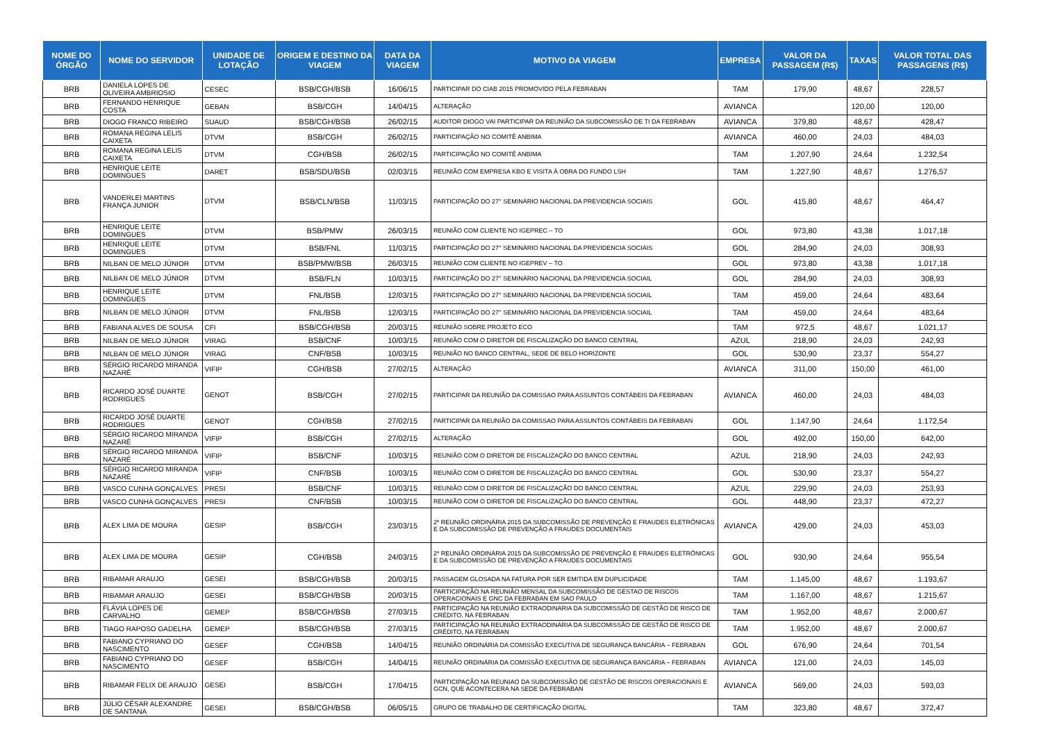| NOME DO ÓRGÃO | NOME DO SERVIDOR | UNIDADE DE LOTAÇÃO | ORIGEM E DESTINO DA VIAGEM | DATA DA VIAGEM | MOTIVO DA VIAGEM | EMPRESA | VALOR DA PASSAGEM (R$) | TAXAS | VALOR TOTAL DAS PASSAGENS (R$) |
| --- | --- | --- | --- | --- | --- | --- | --- | --- | --- |
| BRB | DANIELA LOPES DE OLIVEIRA AMBRIOSIO | CESEC | BSB/CGH/BSB | 16/06/15 | PARTICIPAR DO CIAB 2015 PROMOVIDO PELA FEBRABAN | TAM | 179,90 | 48,67 | 228,57 |
| BRB | FERNANDO HENRIQUE COSTA | GEBAN | BSB/CGH | 14/04/15 | ALTERAÇÃO | AVIANCA | | 120,00 | 120,00 |
| BRB | DIOGO FRANCO RIBEIRO | SUAUD | BSB/CGH/BSB | 26/02/15 | AUDITOR DIOGO VAI PARTICIPAR DA REUNIÃO DA SUBCOMISSÃO DE TI DA FEBRABAN | AVIANCA | 379,80 | 48,67 | 428,47 |
| BRB | ROMANA REGINA LELIS CAIXETA | DTVM | BSB/CGH | 26/02/15 | PARTICIPAÇÃO NO COMITÊ ANBIMA | AVIANCA | 460,00 | 24,03 | 484,03 |
| BRB | ROMANA REGINA LELIS CAIXETA | DTVM | CGH/BSB | 26/02/15 | PARTICIPAÇÃO NO COMITÊ ANBIMA | TAM | 1.207,90 | 24,64 | 1.232,54 |
| BRB | HENRIQUE LEITE DOMINGUES | DARET | BSB/SDU/BSB | 02/03/15 | REUNIÃO COM EMPRESA KBO E VISITA À OBRA DO FUNDO LSH | TAM | 1.227,90 | 48,67 | 1.276,57 |
| BRB | VANDERLEI MARTINS FRANÇA JUNIOR | DTVM | BSB/CLN/BSB | 11/03/15 | PARTICIPAÇÃO DO 27° SEMINÁRIO NACIONAL DA PREVIDENCIA SOCIAIS | GOL | 415,80 | 48,67 | 464,47 |
| BRB | HENRIQUE LEITE DOMINGUES | DTVM | BSB/PMW | 26/03/15 | REUNIÃO COM CLIENTE NO IGEPREC – TO | GOL | 973,80 | 43,38 | 1.017,18 |
| BRB | HENRIQUE LEITE DOMINGUES | DTVM | BSB/FNL | 11/03/15 | PARTICIPAÇÃO DO 27° SEMINÁRIO NACIONAL DA PREVIDENCIA SOCIAIS | GOL | 284,90 | 24,03 | 308,93 |
| BRB | NILBAN DE MELO JÚNIOR | DTVM | BSB/PMW/BSB | 26/03/15 | REUNIÃO COM CLIENTE NO IGEPREV – TO | GOL | 973,80 | 43,38 | 1.017,18 |
| BRB | NILBAN DE MELO JÚNIOR | DTVM | BSB/FLN | 10/03/15 | PARTICIPAÇÃO DO 27° SEMINÁRIO NACIONAL DA PREVIDENCIA SOCIAIL | GOL | 284,90 | 24,03 | 308,93 |
| BRB | HENRIQUE LEITE DOMINGUES | DTVM | FNL/BSB | 12/03/15 | PARTICIPAÇÃO DO 27° SEMINÁRIO NACIONAL DA PREVIDENCIA SOCIAIL | TAM | 459,00 | 24,64 | 483,64 |
| BRB | NILBAN DE MELO JÚNIOR | DTVM | FNL/BSB | 12/03/15 | PARTICIPAÇÃO DO 27° SEMINÁRIO NACIONAL DA PREVIDENCIA SOCIAIL | TAM | 459,00 | 24,64 | 483,64 |
| BRB | FABIANA ALVES DE SOUSA | CFI | BSB/CGH/BSB | 20/03/15 | REUNIÃO SOBRE PROJETO ECO | TAM | 972,5 | 48,67 | 1.021,17 |
| BRB | NILBAN DE MELO JÚNIOR | VIRAG | BSB/CNF | 10/03/15 | REUNIÃO COM O DIRETOR DE FISCALIZAÇÃO DO BANCO CENTRAL | AZUL | 218,90 | 24,03 | 242,93 |
| BRB | NILBAN DE MELO JÚNIOR | VIRAG | CNF/BSB | 10/03/15 | REUNIÃO NO BANCO CENTRAL, SEDE DE BELO HORIZONTE | GOL | 530,90 | 23,37 | 554,27 |
| BRB | SÉRGIO RICARDO MIRANDA NAZARÉ | VIFIP | CGH/BSB | 27/02/15 | ALTERAÇÃO | AVIANCA | 311,00 | 150,00 | 461,00 |
| BRB | RICARDO JOSÉ DUARTE RODRIGUES | GENOT | BSB/CGH | 27/02/15 | PARTICIPAR DA REUNIÃO DA COMISSAO PARA ASSUNTOS CONTÁBEIS DA FEBRABAN | AVIANCA | 460,00 | 24,03 | 484,03 |
| BRB | RICARDO JOSÉ DUARTE RODRIGUES | GENOT | CGH/BSB | 27/02/15 | PARTICIPAR DA REUNIÃO DA COMISSAO PARA ASSUNTOS CONTÁBEIS DA FEBRABAN | GOL | 1.147,90 | 24,64 | 1.172,54 |
| BRB | SÉRGIO RICARDO MIRANDA NAZARÉ | VIFIP | BSB/CGH | 27/02/15 | ALTERAÇÃO | GOL | 492,00 | 150,00 | 642,00 |
| BRB | SÉRGIO RICARDO MIRANDA NAZARÉ | VIFIP | BSB/CNF | 10/03/15 | REUNIÃO COM O DIRETOR DE FISCALIZAÇÃO DO BANCO CENTRAL | AZUL | 218,90 | 24,03 | 242,93 |
| BRB | SÉRGIO RICARDO MIRANDA NAZARÉ | VIFIP | CNF/BSB | 10/03/15 | REUNIÃO COM O DIRETOR DE FISCALIZAÇÃO DO BANCO CENTRAL | GOL | 530,90 | 23,37 | 554,27 |
| BRB | VASCO CUNHA GONÇALVES | PRESI | BSB/CNF | 10/03/15 | REUNIÃO COM O DIRETOR DE FISCALIZAÇÃO DO BANCO CENTRAL | AZUL | 229,90 | 24,03 | 253,93 |
| BRB | VASCO CUNHA GONÇALVES | PRESI | CNF/BSB | 10/03/15 | REUNIÃO COM O DIRETOR DE FISCALIZAÇÃO DO BANCO CENTRAL | GOL | 448,90 | 23,37 | 472,27 |
| BRB | ALEX LIMA DE MOURA | GESIP | BSB/CGH | 23/03/15 | 2º REUNIÃO ORDINÁRIA 2015 DA SUBCOMISSÃO DE PREVENÇÃO E FRAUDES ELETRÔNICAS E DA SUBCOMISSÃO DE PREVENÇÃO A FRAUDES DOCUMENTAIS | AVIANCA | 429,00 | 24,03 | 453,03 |
| BRB | ALEX LIMA DE MOURA | GESIP | CGH/BSB | 24/03/15 | 2º REUNIÃO ORDINÁRIA 2015 DA SUBCOMISSÃO DE PREVENÇÃO E FRAUDES ELETRÔNICAS E DA SUBCOMISSÃO DE PREVENÇÃO A FRAUDES DOCUMENTAIS | GOL | 930,90 | 24,64 | 955,54 |
| BRB | RIBAMAR ARAUJO | GESEI | BSB/CGH/BSB | 20/03/15 | PASSAGEM GLOSADA NA FATURA POR SER EMITIDA EM DUPLICIDADE | TAM | 1.145,00 | 48,67 | 1.193,67 |
| BRB | RIBAMAR ARAUJO | GESEI | BSB/CGH/BSB | 20/03/15 | PARTICIPAÇÃO NA REUNIÃO MENSAL DA SUBCOMISSÃO DE GESTAO DE RISCOS OPERACIONAIS E GNC DA FEBRABAN EM SAO PAULO | TAM | 1.167,00 | 48,67 | 1.215,67 |
| BRB | FLÁVIA LOPES DE CARVALHO | GEMEP | BSB/CGH/BSB | 27/03/15 | PARTICIPAÇÃO NA REUNIÃO EXTRAODINÁRIA DA SUBCOMISSÃO DE GESTÃO DE RISCO DE CRÉDITO, NA FEBRABAN | TAM | 1.952,00 | 48,67 | 2.000,67 |
| BRB | TIAGO RAPOSO GADELHA | GEMEP | BSB/CGH/BSB | 27/03/15 | PARTICIPAÇÃO NA REUNIÃO EXTRAODINÁRIA DA SUBCOMISSÃO DE GESTÃO DE RISCO DE CRÉDITO, NA FEBRABAN | TAM | 1.952,00 | 48,67 | 2.000,67 |
| BRB | FABIANO CYPRIANO DO NASCIMENTO | GESEF | CGH/BSB | 14/04/15 | REUNIÃO ORDINÁRIA DA COMISSÃO EXECUTIVA DE SEGURANÇA BANCÁRIA – FEBRABAN | GOL | 676,90 | 24,64 | 701,54 |
| BRB | FABIANO CYPRIANO DO NASCIMENTO | GESEF | BSB/CGH | 14/04/15 | REUNIÃO ORDINÁRIA DA COMISSÃO EXECUTIVA DE SEGURANÇA BANCÁRIA – FEBRABAN | AVIANCA | 121,00 | 24,03 | 145,03 |
| BRB | RIBAMAR FELIX DE ARAUJO | GESEI | BSB/CGH | 17/04/15 | PARTICIPAÇÃO NA REUNIAO DA SUBCOMISSÃO DE GESTÃO DE RISCOS OPERACIONAIS E GCN, QUE ACONTECERA NA SEDE DA FEBRABAN | AVIANCA | 569,00 | 24,03 | 593,03 |
| BRB | JÚLIO CÉSAR ALEXANDRE DE SANTANA | GESEI | BSB/CGH/BSB | 06/05/15 | GRUPO DE TRABALHO DE CERTIFICAÇÃO DIGITAL | TAM | 323,80 | 48,67 | 372,47 |